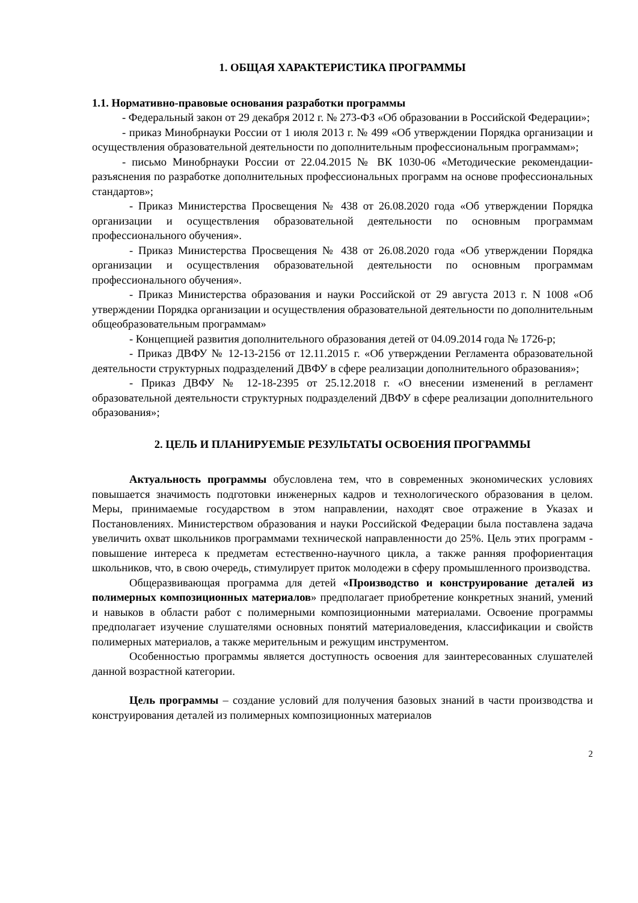1. ОБЩАЯ ХАРАКТЕРИСТИКА ПРОГРАММЫ
1.1. Нормативно-правовые основания разработки программы
- Федеральный закон от 29 декабря 2012 г. № 273-ФЗ «Об образовании в Российской Федерации»;
- приказ Минобрнауки России от 1 июля 2013 г. № 499 «Об утверждении Порядка организации и осуществления образовательной деятельности по дополнительным профессиональным программам»;
- письмо Минобрнауки России от 22.04.2015 № ВК 1030-06 «Методические рекомендации-разъяснения по разработке дополнительных профессиональных программ на основе профессиональных стандартов»;
- Приказ Министерства Просвещения № 438 от 26.08.2020 года «Об утверждении Порядка организации и осуществления образовательной деятельности по основным программам профессионального обучения».
- Приказ Министерства Просвещения № 438 от 26.08.2020 года «Об утверждении Порядка организации и осуществления образовательной деятельности по основным программам профессионального обучения».
- Приказ Министерства образования и науки Российской от 29 августа 2013 г. N 1008 «Об утверждении Порядка организации и осуществления образовательной деятельности по дополнительным общеобразовательным программам»
- Концепцией развития дополнительного образования детей от 04.09.2014 года № 1726-р;
- Приказ ДВФУ № 12-13-2156 от 12.11.2015 г. «Об утверждении Регламента образовательной деятельности структурных подразделений ДВФУ в сфере реализации дополнительного образования»;
- Приказ ДВФУ № 12-18-2395 от 25.12.2018 г. «О внесении изменений в регламент образовательной деятельности структурных подразделений ДВФУ в сфере реализации дополнительного образования»;
2. ЦЕЛЬ И ПЛАНИРУЕМЫЕ РЕЗУЛЬТАТЫ ОСВОЕНИЯ ПРОГРАММЫ
Актуальность программы обусловлена тем, что в современных экономических условиях повышается значимость подготовки инженерных кадров и технологического образования в целом. Меры, принимаемые государством в этом направлении, находят свое отражение в Указах и Постановлениях. Министерством образования и науки Российской Федерации была поставлена задача увеличить охват школьников программами технической направленности до 25%. Цель этих программ - повышение интереса к предметам естественно-научного цикла, а также ранняя профориентация школьников, что, в свою очередь, стимулирует приток молодежи в сферу промышленного производства.
Общеразвивающая программа для детей «Производство и конструирование деталей из полимерных композиционных материалов» предполагает приобретение конкретных знаний, умений и навыков в области работ с полимерными композиционными материалами. Освоение программы предполагает изучение слушателями основных понятий материаловедения, классификации и свойств полимерных материалов, а также мерительным и режущим инструментом.
Особенностью программы является доступность освоения для заинтересованных слушателей данной возрастной категории.
Цель программы – создание условий для получения базовых знаний в части производства и конструирования деталей из полимерных композиционных материалов
2